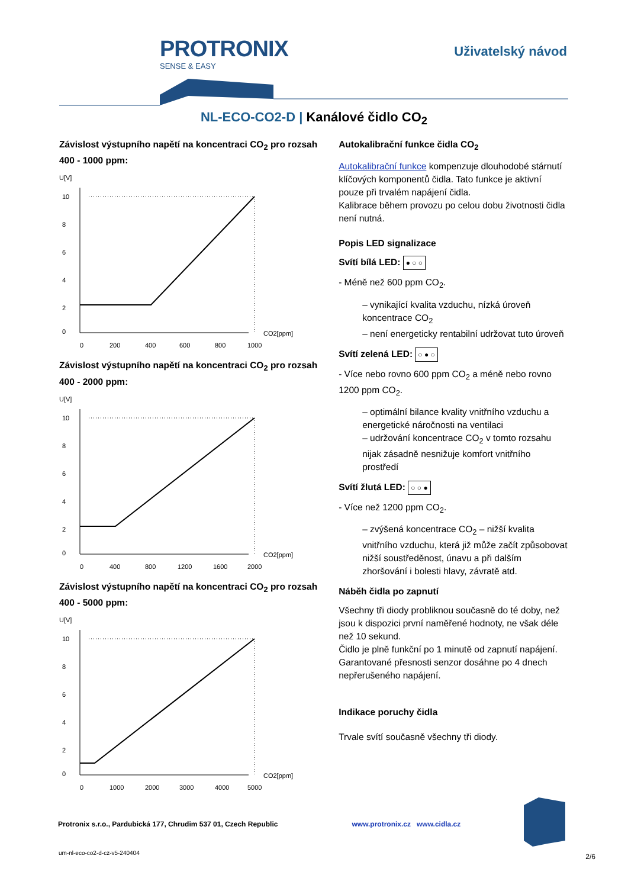PROTRONIX
SENSE & EASY
Uživatelský návod
NL-ECO-CO2-D | Kanálové čidlo CO<sub>2</sub>
Závislost výstupního napětí na koncentraci CO<sub>2</sub> pro rozsah 400 - 1000 ppm:
U[V]
10
8
6
4
2
0
0
200
400
600
800
1000
CO2[ppm]
Závislost výstupního napětí na koncentraci CO<sub>2</sub> pro rozsah 400 - 2000 ppm:
U[V]
10
8
6
4
2
0
0
400
800
1200
1600
2000
CO2[ppm]
Závislost výstupního napětí na koncentraci CO<sub>2</sub> pro rozsah 400 - 5000 ppm:
U[V]
10
8
6
4
2
0
0
1000
2000
3000
4000
5000
CO2[ppm]
Autokalibrační funkce čidla CO<sub>2</sub>
Autokalibrační funkce kompenzuje dlouhodobé stárnutí klíčových komponentů čidla. Tato funkce je aktivní pouze při trvalém napájení čidla.
Kalibrace během provozu po celou dobu životnosti čidla není nutná.
Popis LED signalizace
Svítí bílá LED: ● ○ ○
- Méně než 600 ppm CO<sub>2</sub>.
– vynikající kvalita vzduchu, nízká úroveň koncentrace CO<sub>2</sub>
– není energeticky rentabilní udržovat tuto úroveň
Svítí zelená LED: ○ ● ○
- Více nebo rovno 600 ppm CO<sub>2</sub> a méně nebo rovno 1200 ppm CO<sub>2</sub>.
– optimální bilance kvality vnitřního vzduchu a energetické náročnosti na ventilaci
– udržování koncentrace CO<sub>2</sub> v tomto rozsahu nijak zásadně nesnižuje komfort vnitřního prostředí
Svítí žlutá LED: ○ ○ ●
- Více než 1200 ppm CO<sub>2</sub>.
– zvýšená koncentrace CO<sub>2</sub> – nižší kvalita vnitřního vzduchu, která již může začít způsobovat nižší soustředěnost, únavu a při dalším zhoršování i bolesti hlavy, závratě atd.
Náběh čidla po zapnutí
Všechny tři diody probliknou současně do té doby, než jsou k dispozici první naměřené hodnoty, ne však déle než 10 sekund.
Čidlo je plně funkční po 1 minutě od zapnutí napájení. Garantované přesnosti senzor dosáhne po 4 dnech nepřerušeného napájení.
Indikace poruchy čidla
Trvale svítí současně všechny tři diody.
Protronix s.r.o., Pardubická 177, Chrudim 537 01, Czech Republic www.protronix.cz www.cidla.cz
um-nl-eco-co2-d-cz-v5-240404 2/6